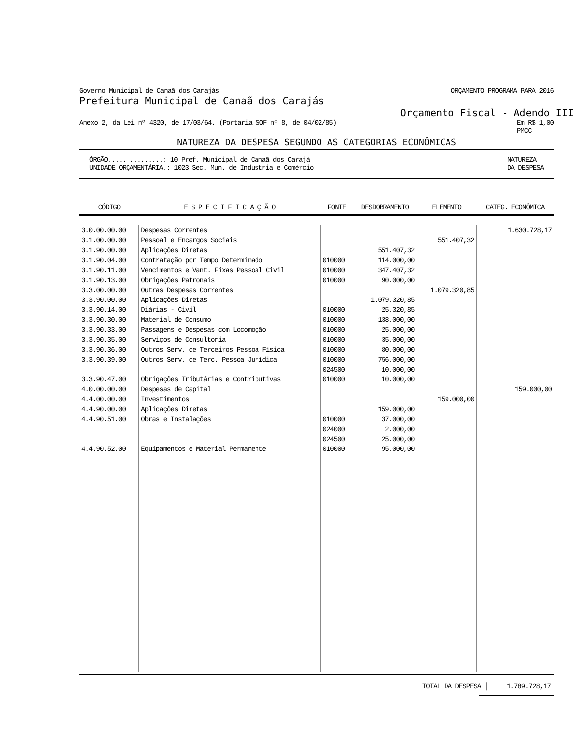Governo Municipal de Canaã dos Carajás ORÇAMENTO PROGRAMA PARA 2016
Prefeitura Municipal de Canaã dos Carajás
Orçamento Fiscal - Adendo III
Anexo 2, da Lei nº 4320, de 17/03/64. (Portaria SOF nº 8, de 04/02/85) Em R$ 1,00
PMCC
NATUREZA DA DESPESA SEGUNDO AS CATEGORIAS ECONÔMICAS
ÓRGÃO...............: 10 Pref. Municipal de Canaã dos Carajá
UNIDADE ORÇAMENTÁRIA.: 1023 Sec. Mun. de Industria e Comércio NATUREZA
DA DESPESA
| CÓDIGO | E S P E C I F I C A Ç Ã O | FONTE | DESDOBRAMENTO | ELEMENTO | CATEG. ECONÔMICA |
| --- | --- | --- | --- | --- | --- |
| 3.0.00.00.00 | Despesas Correntes | | | | 1.630.728,17 |
| 3.1.00.00.00 | Pessoal e Encargos Sociais | | | 551.407,32 | |
| 3.1.90.00.00 | Aplicações Diretas | | 551.407,32 | | |
| 3.1.90.04.00 | Contratação por Tempo Determinado | 010000 | 114.000,00 | | |
| 3.1.90.11.00 | Vencimentos e Vant. Fixas Pessoal Civil | 010000 | 347.407,32 | | |
| 3.1.90.13.00 | Obrigações Patronais | 010000 | 90.000,00 | | |
| 3.3.00.00.00 | Outras Despesas Correntes | | | 1.079.320,85 | |
| 3.3.90.00.00 | Aplicações Diretas | | 1.079.320,85 | | |
| 3.3.90.14.00 | Diárias - Civil | 010000 | 25.320,85 | | |
| 3.3.90.30.00 | Material de Consumo | 010000 | 138.000,00 | | |
| 3.3.90.33.00 | Passagens e Despesas com Locomoção | 010000 | 25.000,00 | | |
| 3.3.90.35.00 | Serviços de Consultoria | 010000 | 35.000,00 | | |
| 3.3.90.36.00 | Outros Serv. de Terceiros Pessoa Física | 010000 | 80.000,00 | | |
| 3.3.90.39.00 | Outros Serv. de Terc. Pessoa Jurídica | 010000 024500 | 756.000,00 10.000,00 | | |
| 3.3.90.47.00 | Obrigações Tributárias e Contributivas | 010000 | 10.000,00 | | |
| 4.0.00.00.00 | Despesas de Capital | | | | 159.000,00 |
| 4.4.00.00.00 | Investimentos | | | 159.000,00 | |
| 4.4.90.00.00 | Aplicações Diretas | | 159.000,00 | | |
| 4.4.90.51.00 | Obras e Instalações | 010000 024000 024500 | 37.000,00 2.000,00 25.000,00 | | |
| 4.4.90.52.00 | Equipamentos e Material Permanente | 010000 | 95.000,00 | | |
TOTAL DA DESPESA │ 1.789.728,17